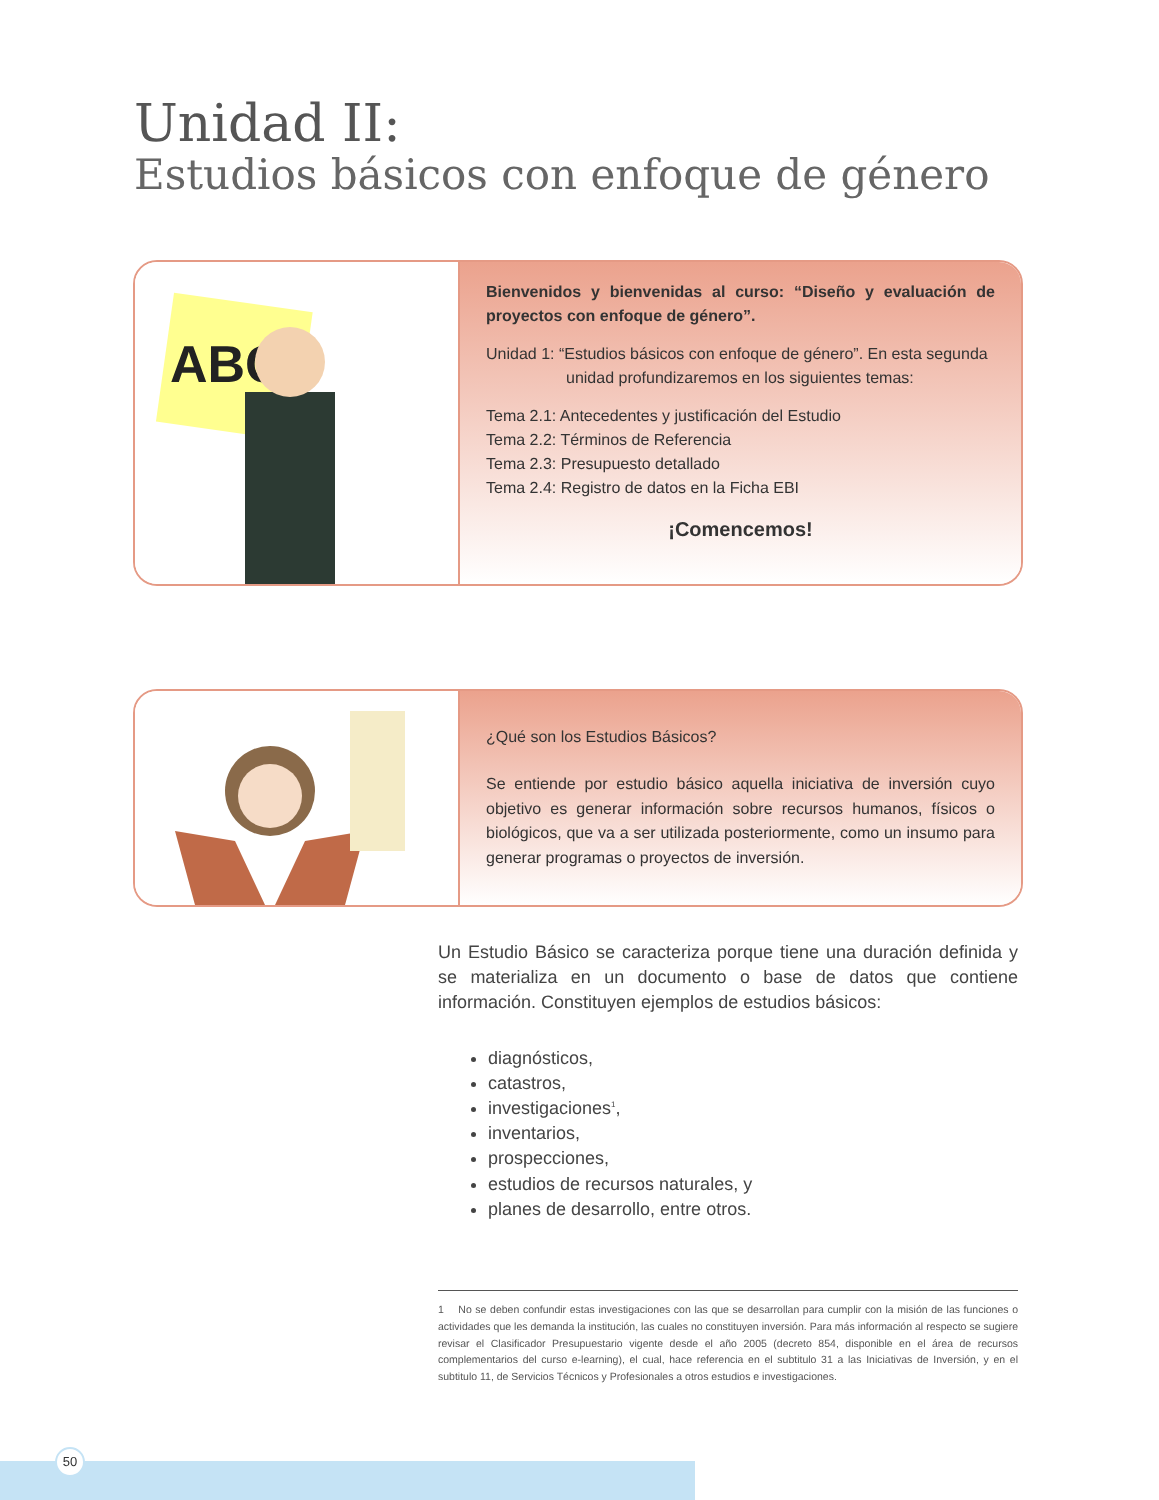Unidad II:
Estudios básicos con enfoque de género
ABC
Bienvenidos y bienvenidas al curso: “Diseño y evaluación de proyectos con enfoque de género”.
Unidad 1: “Estudios básicos con enfoque de género”. En esta segunda
unidad profundizaremos en los siguientes temas:
Tema 2.1: Antecedentes y justificación del Estudio
Tema 2.2: Términos de Referencia
Tema 2.3: Presupuesto detallado
Tema 2.4: Registro de datos en la Ficha EBI
¡Comencemos!
¿Qué son los Estudios Básicos?
Se entiende por estudio básico aquella iniciativa de inversión cuyo objetivo es generar información sobre recursos humanos, físicos o biológicos, que va a ser utilizada posteriormente, como un insumo para generar programas o proyectos de inversión.
Un Estudio Básico se caracteriza porque tiene una duración definida y se materializa en un documento o base de datos que contiene información. Constituyen ejemplos de estudios básicos:
diagnósticos,
catastros,
investigaciones<sup>1</sup>,
inventarios,
prospecciones,
estudios de recursos naturales, y
planes de desarrollo, entre otros.
1 No se deben confundir estas investigaciones con las que se desarrollan para cumplir con la misión de las funciones o actividades que les demanda la institución, las cuales no constituyen inversión. Para más información al respecto se sugiere revisar el Clasificador Presupuestario vigente desde el año 2005 (decreto 854, disponible en el área de recursos complementarios del curso e-learning), el cual, hace referencia en el subtitulo 31 a las Iniciativas de Inversión, y en el subtitulo 11, de Servicios Técnicos y Profesionales a otros estudios e investigaciones.
50